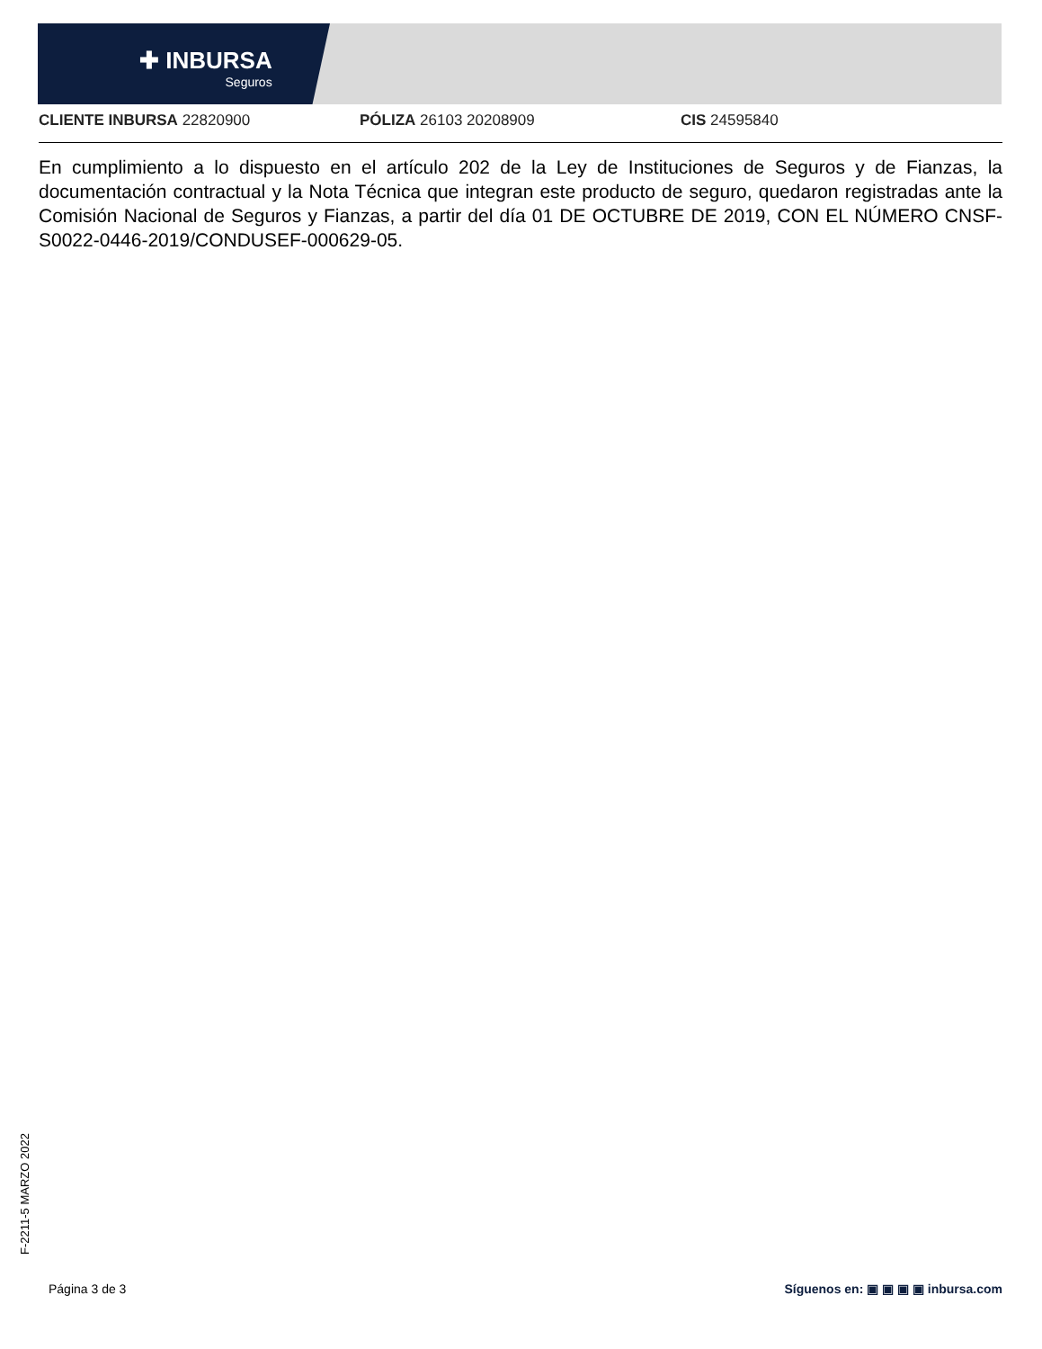✚ INBURSA
Seguros
CLIENTE INBURSA 22820900 PÓLIZA 26103 20208909 CIS 24595840
En cumplimiento a lo dispuesto en el artículo 202 de la Ley de Instituciones de Seguros y de Fianzas, la documentación contractual y la Nota Técnica que integran este producto de seguro, quedaron registradas ante la Comisión Nacional de Seguros y Fianzas, a partir del día 01 DE OCTUBRE DE 2019, CON EL NÚMERO CNSF-S0022-0446-2019/CONDUSEF-000629-05.
F-2211-5 MARZO 2022
Página 3 de 3
Síguenos en: ▣ ▣ ▣ ▣ inbursa.com